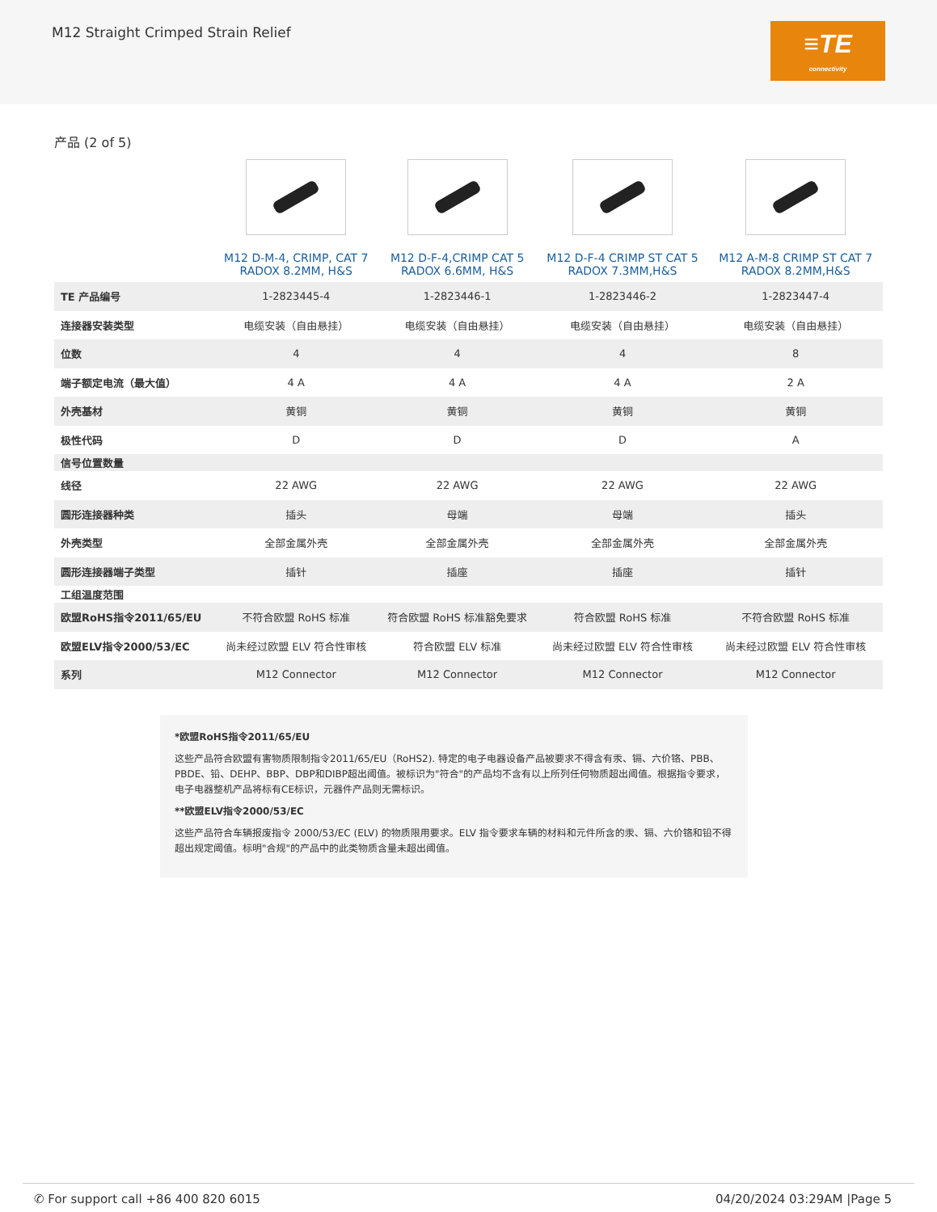M12 Straight Crimped Strain Relief
≡TE
connectivity
产品 (2 of 5)
| | M12 D-M-4, CRIMP, CAT 7 RADOX 8.2MM, H&S | M12 D-F-4,CRIMP CAT 5 RADOX 6.6MM, H&S | M12 D-F-4 CRIMP ST CAT 5 RADOX 7.3MM,H&S | M12 A-M-8 CRIMP ST CAT 7 RADOX 8.2MM,H&S |
| TE 产品编号 | 1-2823445-4 | 1-2823446-1 | 1-2823446-2 | 1-2823447-4 |
| 连接器安装类型 | 电缆安装（自由悬挂） | 电缆安装（自由悬挂） | 电缆安装（自由悬挂） | 电缆安装（自由悬挂） |
| 位数 | 4 | 4 | 4 | 8 |
| 端子额定电流（最大值） | 4 A | 4 A | 4 A | 2 A |
| 外壳基材 | 黄铜 | 黄铜 | 黄铜 | 黄铜 |
| 极性代码 | D | D | D | A |
| 信号位置数量 | | | | |
| 线径 | 22 AWG | 22 AWG | 22 AWG | 22 AWG |
| 圆形连接器种类 | 插头 | 母端 | 母端 | 插头 |
| 外壳类型 | 全部金属外壳 | 全部金属外壳 | 全部金属外壳 | 全部金属外壳 |
| 圆形连接器端子类型 | 插针 | 插座 | 插座 | 插针 |
| 工组温度范围 | | | | |
| 欧盟RoHS指令2011/65/EU | 不符合欧盟 RoHS 标准 | 符合欧盟 RoHS 标准豁免要求 | 符合欧盟 RoHS 标准 | 不符合欧盟 RoHS 标准 |
| 欧盟ELV指令2000/53/EC | 尚未经过欧盟 ELV 符合性审核 | 符合欧盟 ELV 标准 | 尚未经过欧盟 ELV 符合性审核 | 尚未经过欧盟 ELV 符合性审核 |
| 系列 | M12 Connector | M12 Connector | M12 Connector | M12 Connector |
*欧盟RoHS指令2011/65/EU
这些产品符合欧盟有害物质限制指令2011/65/EU（RoHS2). 特定的电子电器设备产品被要求不得含有汞、镉、六价铬、PBB、PBDE、铅、DEHP、BBP、DBP和DIBP超出阈值。被标识为"符合"的产品均不含有以上所列任何物质超出阈值。根据指令要求，电子电器整机产品将标有CE标识，元器件产品则无需标识。
**欧盟ELV指令2000/53/EC
这些产品符合车辆报废指令 2000/53/EC (ELV) 的物质限用要求。ELV 指令要求车辆的材料和元件所含的汞、镉、六价铬和铅不得超出规定阈值。标明"合规"的产品中的此类物质含量未超出阈值。
✆ For support call +86 400 820 6015 04/20/2024 03:29AM |Page 5